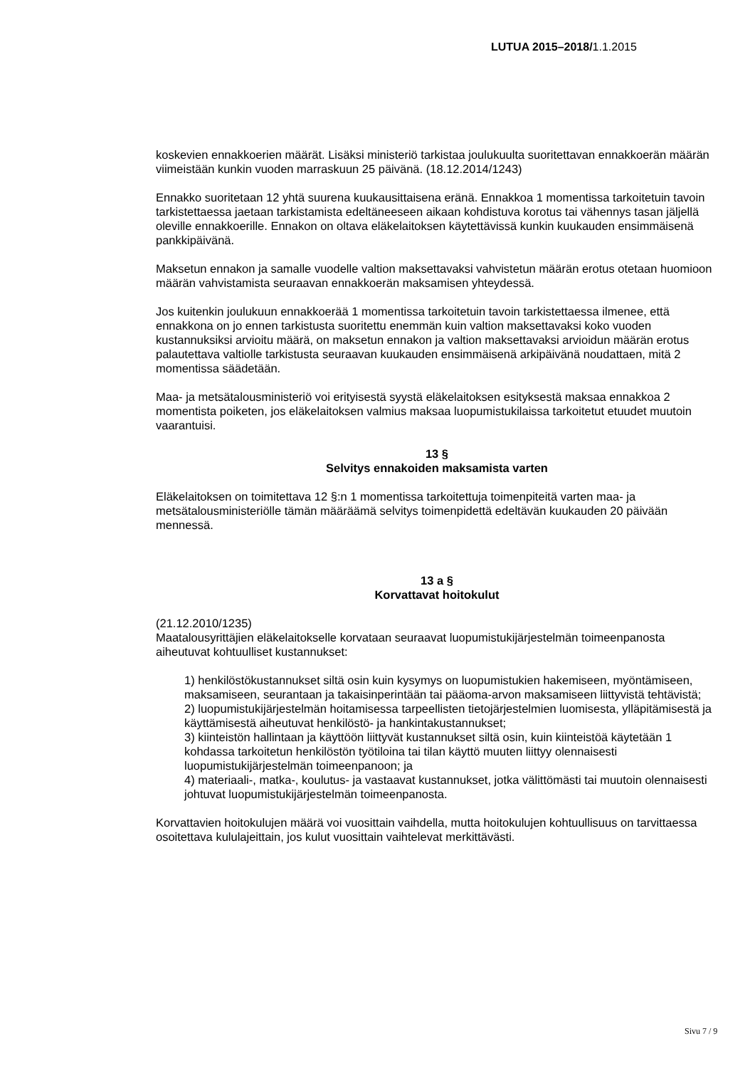LUTUA 2015–2018/1.1.2015
koskevien ennakkoerien määrät. Lisäksi ministeriö tarkistaa joulukuulta suoritettavan ennakkoerän määrän viimeistään kunkin vuoden marraskuun 25 päivänä. (18.12.2014/1243)
Ennakko suoritetaan 12 yhtä suurena kuukausittaisena eränä. Ennakkoa 1 momentissa tarkoitetuin tavoin tarkistettaessa jaetaan tarkistamista edeltäneeseen aikaan kohdistuva korotus tai vähennys tasan jäljellä oleville ennakkoerille. Ennakon on oltava eläkelaitoksen käytettävissä kunkin kuukauden ensimmäisenä pankkipäivänä.
Maksetun ennakon ja samalle vuodelle valtion maksettavaksi vahvistetun määrän erotus otetaan huomioon määrän vahvistamista seuraavan ennakkoerän maksamisen yhteydessä.
Jos kuitenkin joulukuun ennakkoerää 1 momentissa tarkoitetuin tavoin tarkistettaessa ilmenee, että ennakkona on jo ennen tarkistusta suoritettu enemmän kuin valtion maksettavaksi koko vuoden kustannuksiksi arvioitu määrä, on maksetun ennakon ja valtion maksettavaksi arvioidun määrän erotus palautettava valtiolle tarkistusta seuraavan kuukauden ensimmäisenä arkipäivänä noudattaen, mitä 2 momentissa säädetään.
Maa- ja metsätalousministeriö voi erityisestä syystä eläkelaitoksen esityksestä maksaa ennakkoa 2 momentista poiketen, jos eläkelaitoksen valmius maksaa luopumistukilaissa tarkoitetut etuudet muutoin vaarantuisi.
13 §
Selvitys ennakoiden maksamista varten
Eläkelaitoksen on toimitettava 12 §:n 1 momentissa tarkoitettuja toimenpiteitä varten maa- ja metsätalousministeriölle tämän määräämä selvitys toimenpidettä edeltävän kuukauden 20 päivään mennessä.
13 a §
Korvattavat hoitokulut
(21.12.2010/1235)
Maatalousyrittäjien eläkelaitokselle korvataan seuraavat luopumistukijärjestelmän toimeenpanosta aiheutuvat kohtuulliset kustannukset:
1) henkilöstökustannukset siltä osin kuin kysymys on luopumistukien hakemiseen, myöntämiseen, maksamiseen, seurantaan ja takaisinperintään tai pääoma-arvon maksamiseen liittyvistä tehtävistä;
2) luopumistukijärjestelmän hoitamisessa tarpeellisten tietojärjestelmien luomisesta, ylläpitämisestä ja käyttämisestä aiheutuvat henkilöstö- ja hankintakustannukset;
3) kiinteistön hallintaan ja käyttöön liittyvät kustannukset siltä osin, kuin kiinteistöä käytetään 1 kohdassa tarkoitetun henkilöstön työtiloina tai tilan käyttö muuten liittyy olennaisesti luopumistukijärjestelmän toimeenpanoon; ja
4) materiaali-, matka-, koulutus- ja vastaavat kustannukset, jotka välittömästi tai muutoin olennaisesti johtuvat luopumistukijärjestelmän toimeenpanosta.
Korvattavien hoitokulujen määrä voi vuosittain vaihdella, mutta hoitokulujen kohtuullisuus on tarvittaessa osoitettava kululajeittain, jos kulut vuosittain vaihtelevat merkittävästi.
Sivu 7 / 9